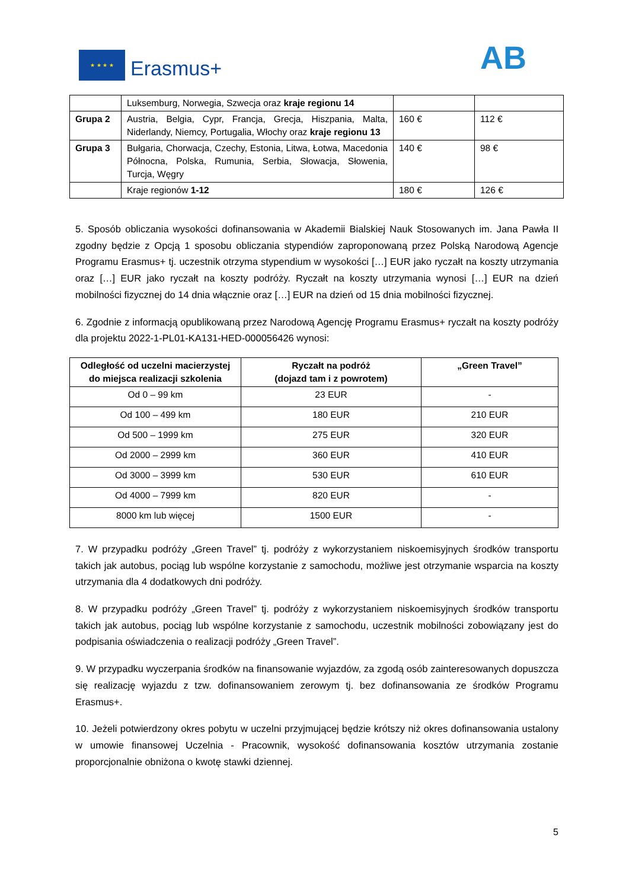★ ★ ★ ★
Erasmus+ AB
| | Luksemburg, Norwegia, Szwecja oraz kraje regionu 14 | | |
| Grupa 2 | Austria, Belgia, Cypr, Francja, Grecja, Hiszpania, Malta, Niderlandy, Niemcy, Portugalia, Włochy oraz kraje regionu 13 | 160 € | 112 € |
| Grupa 3 | Bułgaria, Chorwacja, Czechy, Estonia, Litwa, Łotwa, Macedonia Północna, Polska, Rumunia, Serbia, Słowacja, Słowenia, Turcja, Węgry | 140 € | 98 € |
| | Kraje regionów 1-12 | 180 € | 126 € |
5. Sposób obliczania wysokości dofinansowania w Akademii Bialskiej Nauk Stosowanych im. Jana Pawła II zgodny będzie z Opcją 1 sposobu obliczania stypendiów zaproponowaną przez Polską Narodową Agencje Programu Erasmus+ tj. uczestnik otrzyma stypendium w wysokości […] EUR jako ryczałt na koszty utrzymania oraz […] EUR jako ryczałt na koszty podróży. Ryczałt na koszty utrzymania wynosi […] EUR na dzień mobilności fizycznej do 14 dnia włącznie oraz […] EUR na dzień od 15 dnia mobilności fizycznej.
6. Zgodnie z informacją opublikowaną przez Narodową Agencję Programu Erasmus+ ryczałt na koszty podróży dla projektu 2022-1-PL01-KA131-HED-000056426 wynosi:
| Odległość od uczelni macierzystej do miejsca realizacji szkolenia | Ryczałt na podróż (dojazd tam i z powrotem) | „Green Travel” |
| --- | --- | --- |
| Od 0 – 99 km | 23 EUR | - |
| Od 100 – 499 km | 180 EUR | 210 EUR |
| Od 500 – 1999 km | 275 EUR | 320 EUR |
| Od 2000 – 2999 km | 360 EUR | 410 EUR |
| Od 3000 – 3999 km | 530 EUR | 610 EUR |
| Od 4000 – 7999 km | 820 EUR | - |
| 8000 km lub więcej | 1500 EUR | - |
7. W przypadku podróży „Green Travel” tj. podróży z wykorzystaniem niskoemisyjnych środków transportu takich jak autobus, pociąg lub wspólne korzystanie z samochodu, możliwe jest otrzymanie wsparcia na koszty utrzymania dla 4 dodatkowych dni podróży.
8. W przypadku podróży „Green Travel” tj. podróży z wykorzystaniem niskoemisyjnych środków transportu takich jak autobus, pociąg lub wspólne korzystanie z samochodu, uczestnik mobilności zobowiązany jest do podpisania oświadczenia o realizacji podróży „Green Travel”.
9. W przypadku wyczerpania środków na finansowanie wyjazdów, za zgodą osób zainteresowanych dopuszcza się realizację wyjazdu z tzw. dofinansowaniem zerowym tj. bez dofinansowania ze środków Programu Erasmus+.
10. Jeżeli potwierdzony okres pobytu w uczelni przyjmującej będzie krótszy niż okres dofinansowania ustalony w umowie finansowej Uczelnia - Pracownik, wysokość dofinansowania kosztów utrzymania zostanie proporcjonalnie obniżona o kwotę stawki dziennej.
5